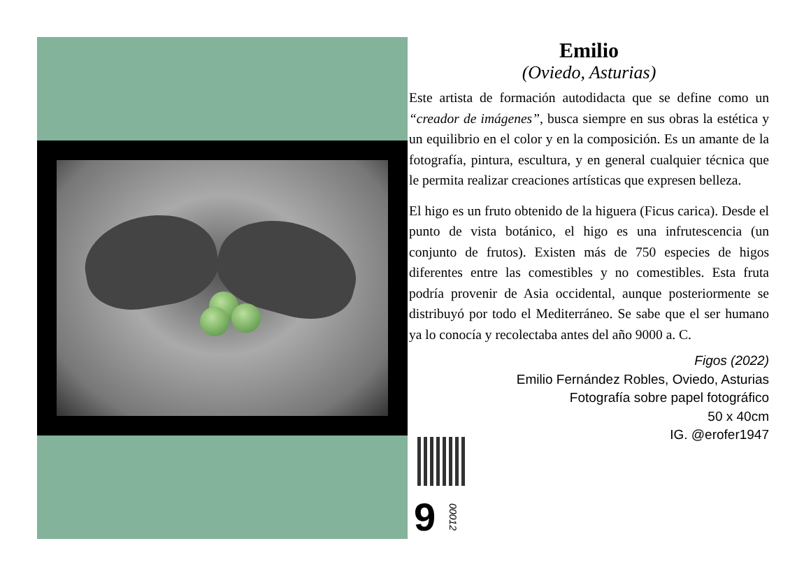Emilio
(Oviedo, Asturias)
Este artista de formación autodidacta que se define como un “creador de imágenes”, busca siempre en sus obras la estética y un equilibrio en el color y en la composición. Es un amante de la fotografía, pintura, escultura, y en general cualquier técnica que le permita realizar creaciones artísticas que expresen belleza.
El higo es un fruto obtenido de la higuera (Ficus carica). Desde el punto de vista botánico, el higo es una infrutescencia (un conjunto de frutos). Existen más de 750 especies de higos diferentes entre las comestibles y no comestibles. Esta fruta podría provenir de Asia occidental, aunque posteriormente se distribuyó por todo el Mediterráneo. Se sabe que el ser humano ya lo conocía y recolectaba antes del año 9000 a. C.
Figos (2022)
Emilio Fernández Robles, Oviedo, Asturias
Fotografía sobre papel fotográfico
50 x 40cm
IG. @erofer1947
9
00012